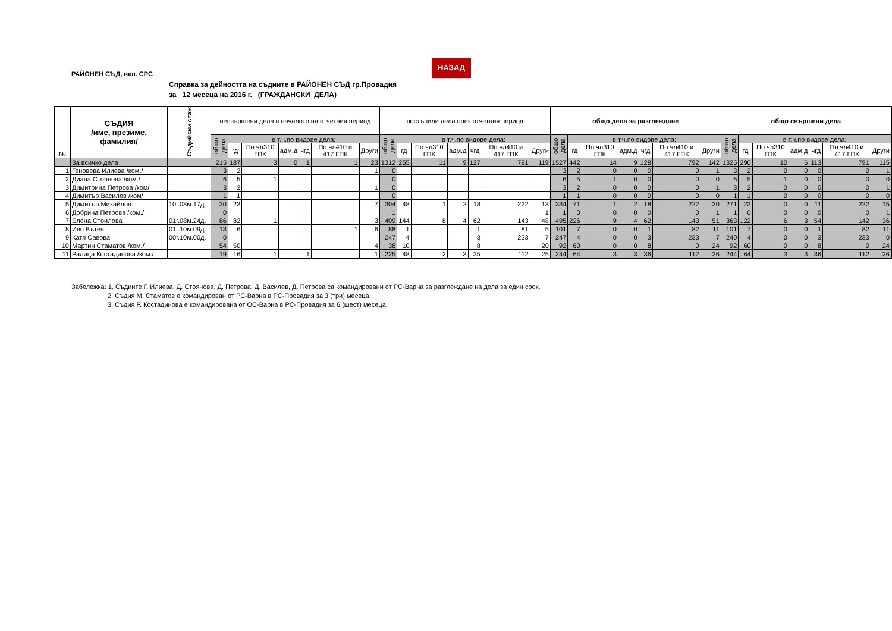РАЙОНЕН СЪД, вкл. СРС
НАЗАД
Справка за дейността на съдиите в РАЙОНЕН СЪД гр.Провадия
за 12 месеца на 2016 г. (ГРАЖДАНСКИ ДЕЛА)
| № | СЪДИЯ /име, презиме, фамилия/ | Съдийски стаж | несвършени дела в началото на отчетния период | | | | | | | постъпили дела през отчетния период | | | | | | | общо дела за разглеждане | | | | | | | общо свършени дела | | | | | | |
| --- | --- | --- | --- | --- | --- | --- | --- | --- | --- | --- | --- | --- | --- | --- | --- | --- | --- | --- | --- | --- | --- | --- | --- | --- | --- | --- | --- | --- | --- | --- |
| | | | общо дела | в т.ч.по видове дела: | | | | | | общо дела | в т.ч.по видове дела: | | | | | | общо дела | в т.ч.по видове дела: | | | | | | общо дела | в т.ч.по видове дела: | | | | | |
| | | | | гд | По чл310 ГПК | адм.д | чгд | По чл410 и 417 ГПК | Други | | гд | По чл310 ГПК | адм.д | чгд | По чл410 и 417 ГПК | Други | | гд | По чл310 ГПК | адм.д | чгд | По чл410 и 417 ГПК | Други | | гд | По чл310 ГПК | адм.д | чгд | По чл410 и 417 ГПК | Други |
| | За всичко дела | | 215 | 187 | 3 | 0 | 1 | 1 | 23 | 1312 | 255 | 11 | 9 | 127 | 791 | 119 | 1527 | 442 | 14 | 9 | 128 | 792 | 142 | 1325 | 290 | 10 | 6 | 113 | 791 | 115 |
| 1 | Геновева Илиева /ком./ | | 3 | 2 | | | | | 1 | 0 | | | | | | | 3 | 2 | 0 | 0 | 0 | 0 | 1 | 3 | 2 | 0 | 0 | 0 | 0 | 1 |
| 2 | Диана Стоянова /ком./ | | 6 | 5 | 1 | | | | | 0 | | | | | | | 6 | 5 | 1 | 0 | 0 | 0 | 0 | 6 | 5 | 1 | 0 | 0 | 0 | 0 |
| 3 | Димитрина Петрова /ком/ | | 3 | 2 | | | | | 1 | 0 | | | | | | | 3 | 2 | 0 | 0 | 0 | 0 | 1 | 3 | 2 | 0 | 0 | 0 | 0 | 1 |
| 4 | Димитър Василев /ком/ | | 1 | 1 | | | | | | 0 | | | | | | | 1 | 1 | 0 | 0 | 0 | 0 | 0 | 1 | 1 | 0 | 0 | 0 | 0 | 0 |
| 5 | Димитър Михайлов | 10г.08м.17д. | 30 | 23 | | | | | 7 | 304 | 48 | 1 | 2 | 18 | 222 | 13 | 334 | 71 | 1 | 2 | 18 | 222 | 20 | 271 | 23 | 0 | 0 | 11 | 222 | 15 |
| 6 | Добрина Петрова /ком./ | | 0 | | | | | | | 1 | | | | | | 1 | 1 | 0 | 0 | 0 | 0 | 0 | 1 | 1 | 0 | 0 | 0 | 0 | 0 | 1 |
| 7 | Елена Стоилова | 01г.08м.24д. | 86 | 82 | 1 | | | | 3 | 409 | 144 | 8 | 4 | 62 | 143 | 48 | 495 | 226 | 9 | 4 | 62 | 143 | 51 | 363 | 122 | 6 | 3 | 54 | 142 | 36 |
| 8 | Иво Вътев | 01г.10м.09д. | 13 | 6 | | | | 1 | 6 | 88 | 1 | | | 1 | 81 | 5 | 101 | 7 | 0 | 0 | 1 | 82 | 11 | 101 | 7 | 0 | 0 | 1 | 82 | 11 |
| 9 | Катя Савова | 00г.10м.00д. | 0 | | | | | | | 247 | 4 | | | 3 | 233 | 7 | 247 | 4 | 0 | 0 | 3 | 233 | 7 | 240 | 4 | 0 | 0 | 3 | 233 | 0 |
| 10 | Мартин Стаматов /ком./ | | 54 | 50 | | | | | 4 | 38 | 10 | | | 8 | | 20 | 92 | 60 | 0 | 0 | 8 | 0 | 24 | 92 | 60 | 0 | 0 | 8 | 0 | 24 |
| 11 | Ралица Костадинова /ком./ | | 19 | 16 | 1 | | 1 | | 1 | 225 | 48 | 2 | 3 | 35 | 112 | 25 | 244 | 64 | 3 | 3 | 36 | 112 | 26 | 244 | 64 | 3 | 3 | 36 | 112 | 26 |
Забележка: 1. Съдиите Г. Илиева, Д. Стоянова, Д. Петрова, Д. Василев, Д. Петрова са командировани от РС-Варна за разглеждане на дела за един срок.
2. Съдия М. Стаматов е командирован от РС-Варна в РС-Провадия за 3 (три) месеца.
3. Съдия Р. Костадинова е командирована от ОС-Варна в РС-Провадия за 6 (шест) месеца.